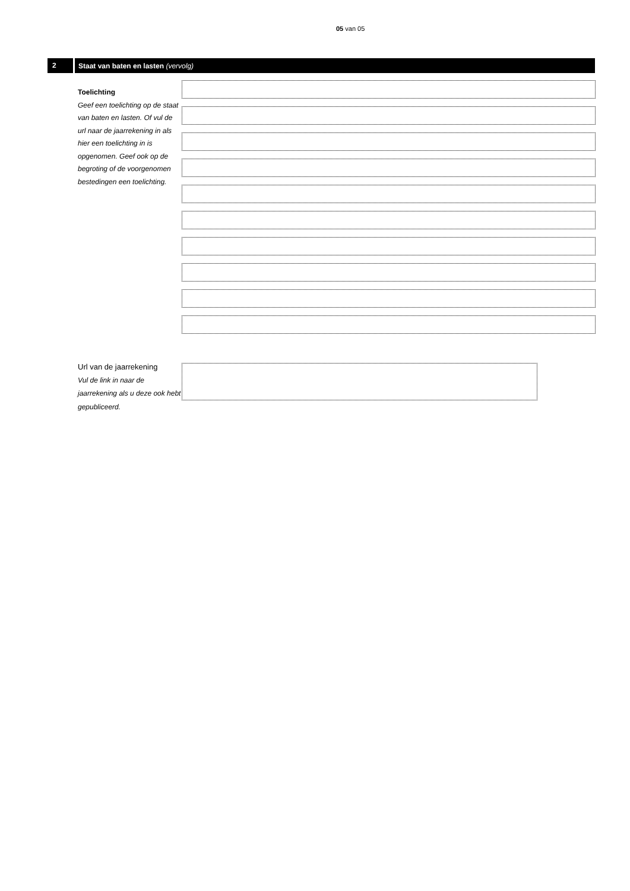05 van 05
2
Staat van baten en lasten (vervolg)
Toelichting
Geef een toelichting op de staat van baten en lasten. Of vul de url naar de jaarrekening in als hier een toelichting in is opgenomen. Geef ook op de begroting of de voorgenomen bestedingen een toelichting.
Url van de jaarrekening
Vul de link in naar de jaarrekening als u deze ook hebt gepubliceerd.